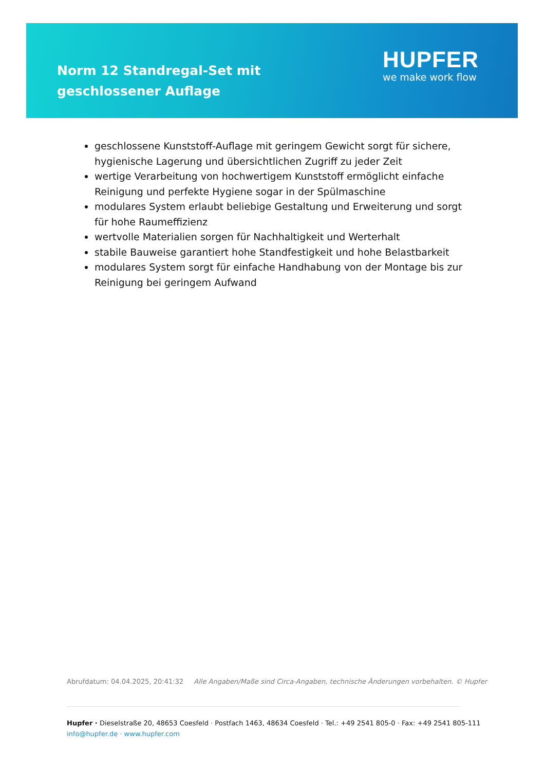Norm 12 Standregal-Set mit geschlossener Auflage
HUPFER
we make work flow
geschlossene Kunststoff-Auflage mit geringem Gewicht sorgt für sichere, hygienische Lagerung und übersichtlichen Zugriff zu jeder Zeit
wertige Verarbeitung von hochwertigem Kunststoff ermöglicht einfache Reinigung und perfekte Hygiene sogar in der Spülmaschine
modulares System erlaubt beliebige Gestaltung und Erweiterung und sorgt für hohe Raumeffizienz
wertvolle Materialien sorgen für Nachhaltigkeit und Werterhalt
stabile Bauweise garantiert hohe Standfestigkeit und hohe Belastbarkeit
modulares System sorgt für einfache Handhabung von der Montage bis zur Reinigung bei geringem Aufwand
Abrufdatum: 04.04.2025, 20:41:32 Alle Angaben/Maße sind Circa-Angaben, technische Änderungen vorbehalten. © Hupfer
Hupfer · Dieselstraße 20, 48653 Coesfeld · Postfach 1463, 48634 Coesfeld · Tel.: +49 2541 805-0 · Fax: +49 2541 805-111
info@hupfer.de · www.hupfer.com